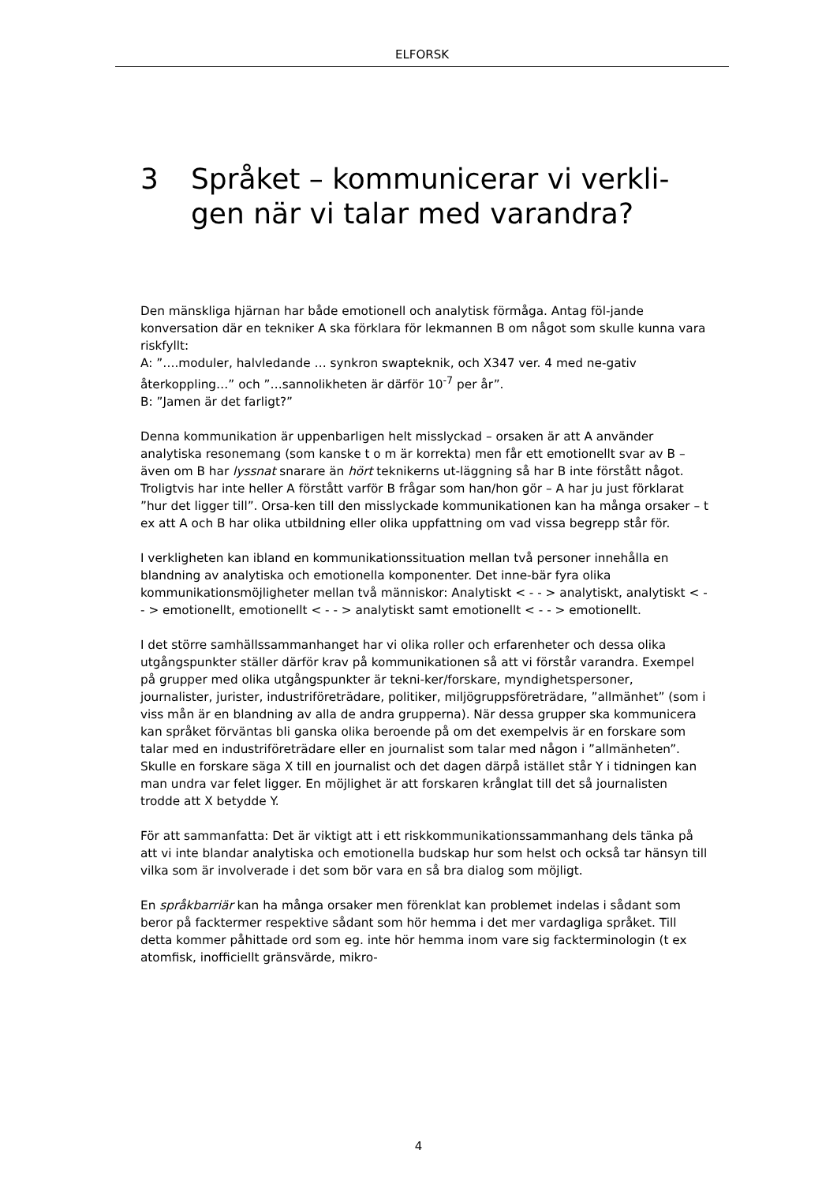ELFORSK
3 Språket – kommunicerar vi verkli-gen när vi talar med varandra?
Den mänskliga hjärnan har både emotionell och analytisk förmåga. Antag föl-jande konversation där en tekniker A ska förklara för lekmannen B om något som skulle kunna vara riskfyllt:
A: ”….moduler, halvledande … synkron swapteknik, och X347 ver. 4 med ne-gativ återkoppling…” och ”…sannolikheten är därför 10<sup>-7</sup> per år”.
B: ”Jamen är det farligt?”
Denna kommunikation är uppenbarligen helt misslyckad – orsaken är att A använder analytiska resonemang (som kanske t o m är korrekta) men får ett emotionellt svar av B – även om B har lyssnat snarare än hört teknikerns ut-läggning så har B inte förstått något. Troligtvis har inte heller A förstått varför B frågar som han/hon gör – A har ju just förklarat ”hur det ligger till”. Orsa-ken till den misslyckade kommunikationen kan ha många orsaker – t ex att A och B har olika utbildning eller olika uppfattning om vad vissa begrepp står för.
I verkligheten kan ibland en kommunikationssituation mellan två personer innehålla en blandning av analytiska och emotionella komponenter. Det inne-bär fyra olika kommunikationsmöjligheter mellan två människor: Analytiskt < - - > analytiskt, analytiskt < - - > emotionellt, emotionellt < - - > analytiskt samt emotionellt < - - > emotionellt.
I det större samhällssammanhanget har vi olika roller och erfarenheter och dessa olika utgångspunkter ställer därför krav på kommunikationen så att vi förstår varandra. Exempel på grupper med olika utgångspunkter är tekni-ker/forskare, myndighetspersoner, journalister, jurister, industriföreträdare, politiker, miljögruppsföreträdare, ”allmänhet” (som i viss mån är en blandning av alla de andra grupperna). När dessa grupper ska kommunicera kan språket förväntas bli ganska olika beroende på om det exempelvis är en forskare som talar med en industriföreträdare eller en journalist som talar med någon i ”allmänheten”. Skulle en forskare säga X till en journalist och det dagen därpå istället står Y i tidningen kan man undra var felet ligger. En möjlighet är att forskaren krånglat till det så journalisten trodde att X betydde Y.
För att sammanfatta: Det är viktigt att i ett riskkommunikationssammanhang dels tänka på att vi inte blandar analytiska och emotionella budskap hur som helst och också tar hänsyn till vilka som är involverade i det som bör vara en så bra dialog som möjligt.
En språkbarriär kan ha många orsaker men förenklat kan problemet indelas i sådant som beror på facktermer respektive sådant som hör hemma i det mer vardagliga språket. Till detta kommer påhittade ord som eg. inte hör hemma inom vare sig fackterminologin (t ex atomfisk, inofficiellt gränsvärde, mikro-
4